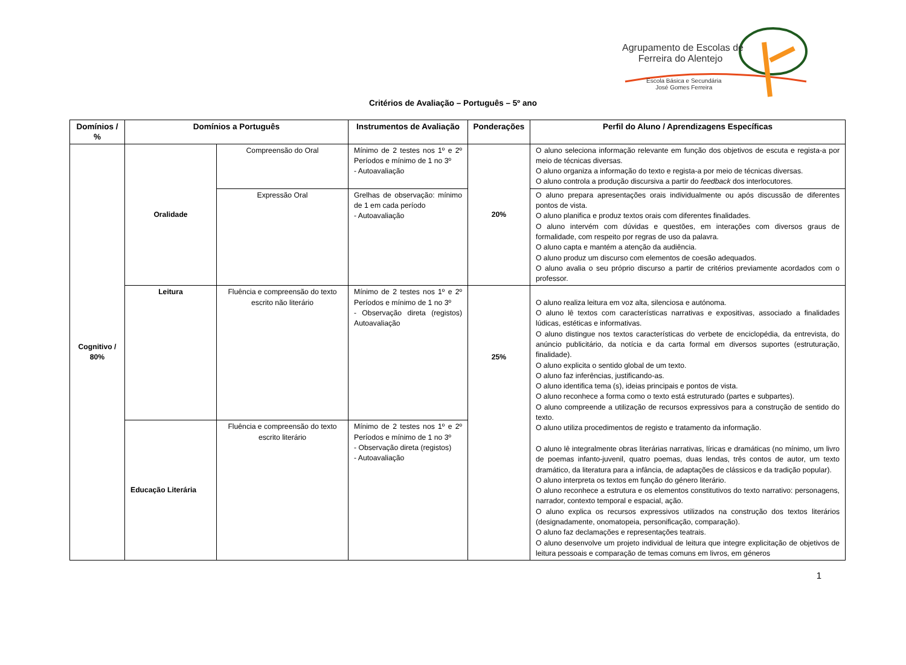Agrupamento de Escolas de
Ferreira do Alentejo
Escola Básica e Secundária
José Gomes Ferreira
Critérios de Avaliação – Português – 5º ano
| Domínios / % | Domínios a Português | | Instrumentos de Avaliação | Ponderações | Perfil do Aluno / Aprendizagens Específicas |
| --- | --- | --- | --- | --- | --- |
| Cognitivo / 80% | Oralidade | Compreensão do Oral | Mínimo de 2 testes nos 1º e 2º Períodos e mínimo de 1 no 3º - Autoavaliação | 20% | O aluno seleciona informação relevante em função dos objetivos de escuta e regista-a por meio de técnicas diversas. O aluno organiza a informação do texto e regista-a por meio de técnicas diversas. O aluno controla a produção discursiva a partir do feedback dos interlocutores. |
| | | Expressão Oral | Grelhas de observação: mínimo de 1 em cada período - Autoavaliação | | O aluno prepara apresentações orais individualmente ou após discussão de diferentes pontos de vista. O aluno planifica e produz textos orais com diferentes finalidades. O aluno intervém com dúvidas e questões, em interações com diversos graus de formalidade, com respeito por regras de uso da palavra. O aluno capta e mantém a atenção da audiência. O aluno produz um discurso com elementos de coesão adequados. O aluno avalia o seu próprio discurso a partir de critérios previamente acordados com o professor. |
| | Leitura | Fluência e compreensão do texto escrito não literário | Mínimo de 2 testes nos 1º e 2º Períodos e mínimo de 1 no 3º - Observação direta (registos) Autoavaliação | 25% | O aluno realiza leitura em voz alta, silenciosa e autónoma. O aluno lê textos com características narrativas e expositivas, associado a finalidades lúdicas, estéticas e informativas. O aluno distingue nos textos características do verbete de enciclopédia, da entrevista, do anúncio publicitário, da notícia e da carta formal em diversos suportes (estruturação, finalidade). O aluno explicita o sentido global de um texto. O aluno faz inferências, justificando-as. O aluno identifica tema (s), ideias principais e pontos de vista. O aluno reconhece a forma como o texto está estruturado (partes e subpartes). O aluno compreende a utilização de recursos expressivos para a construção de sentido do texto. O aluno utiliza procedimentos de registo e tratamento da informação. O aluno lê integralmente obras literárias narrativas, líricas e dramáticas (no mínimo, um livro de poemas infanto-juvenil, quatro poemas, duas lendas, três contos de autor, um texto dramático, da literatura para a infância, de adaptações de clássicos e da tradição popular). O aluno interpreta os textos em função do género literário. O aluno reconhece a estrutura e os elementos constitutivos do texto narrativo: personagens, narrador, contexto temporal e espacial, ação. O aluno explica os recursos expressivos utilizados na construção dos textos literários (designadamente, onomatopeia, personificação, comparação). O aluno faz declamações e representações teatrais. O aluno desenvolve um projeto individual de leitura que integre explicitação de objetivos de leitura pessoais e comparação de temas comuns em livros, em géneros |
| | Educação Literária | Fluência e compreensão do texto escrito literário | Mínimo de 2 testes nos 1º e 2º Períodos e mínimo de 1 no 3º - Observação direta (registos) - Autoavaliação | | |
1